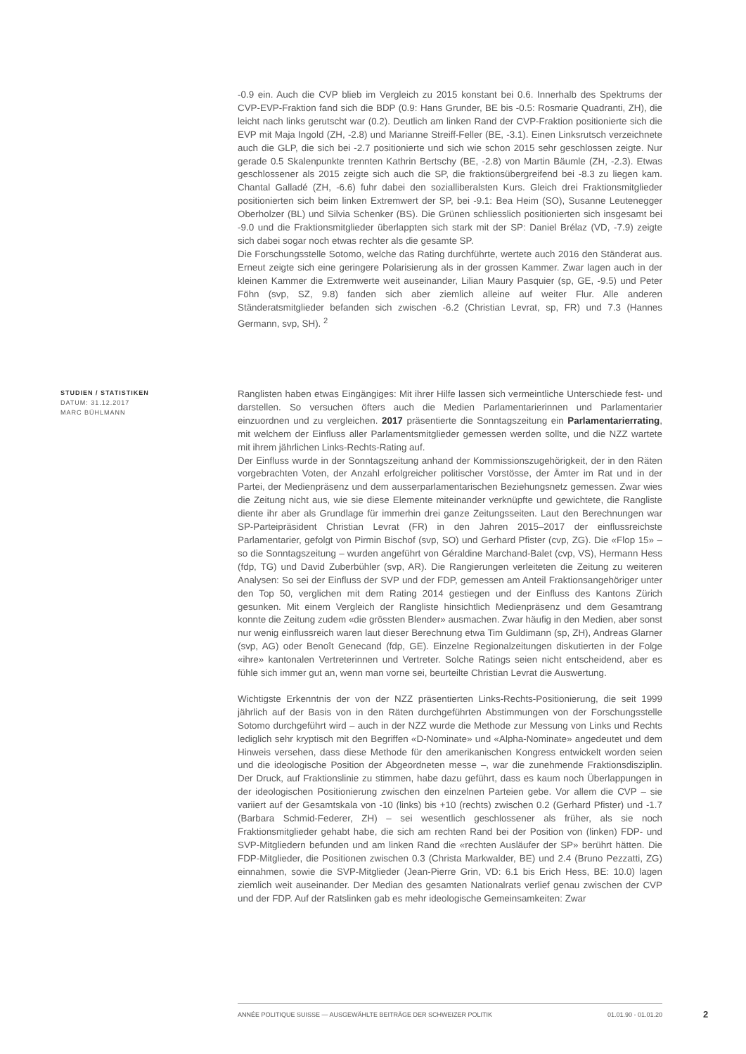-0.9 ein. Auch die CVP blieb im Vergleich zu 2015 konstant bei 0.6. Innerhalb des Spektrums der CVP-EVP-Fraktion fand sich die BDP (0.9: Hans Grunder, BE bis -0.5: Rosmarie Quadranti, ZH), die leicht nach links gerutscht war (0.2). Deutlich am linken Rand der CVP-Fraktion positionierte sich die EVP mit Maja Ingold (ZH, -2.8) und Marianne Streiff-Feller (BE, -3.1). Einen Linksrutsch verzeichnete auch die GLP, die sich bei -2.7 positionierte und sich wie schon 2015 sehr geschlossen zeigte. Nur gerade 0.5 Skalenpunkte trennten Kathrin Bertschy (BE, -2.8) von Martin Bäumle (ZH, -2.3). Etwas geschlossener als 2015 zeigte sich auch die SP, die fraktionsübergreifend bei -8.3 zu liegen kam. Chantal Galladé (ZH, -6.6) fuhr dabei den sozialliberalsten Kurs. Gleich drei Fraktionsmitglieder positionierten sich beim linken Extremwert der SP, bei -9.1: Bea Heim (SO), Susanne Leutenegger Oberholzer (BL) und Silvia Schenker (BS). Die Grünen schliesslich positionierten sich insgesamt bei -9.0 und die Fraktionsmitglieder überlappten sich stark mit der SP: Daniel Brélaz (VD, -7.9) zeigte sich dabei sogar noch etwas rechter als die gesamte SP.
Die Forschungsstelle Sotomo, welche das Rating durchführte, wertete auch 2016 den Ständerat aus. Erneut zeigte sich eine geringere Polarisierung als in der grossen Kammer. Zwar lagen auch in der kleinen Kammer die Extremwerte weit auseinander, Lilian Maury Pasquier (sp, GE, -9.5) und Peter Föhn (svp, SZ, 9.8) fanden sich aber ziemlich alleine auf weiter Flur. Alle anderen Ständeratsmitglieder befanden sich zwischen -6.2 (Christian Levrat, sp, FR) und 7.3 (Hannes Germann, svp, SH). <sup>2</sup>
STUDIEN / STATISTIKEN
DATUM: 31.12.2017
MARC BÜHLMANN
Ranglisten haben etwas Eingängiges: Mit ihrer Hilfe lassen sich vermeintliche Unterschiede fest- und darstellen. So versuchen öfters auch die Medien Parlamentarierinnen und Parlamentarier einzuordnen und zu vergleichen. 2017 präsentierte die Sonntagszeitung ein Parlamentarierrating, mit welchem der Einfluss aller Parlamentsmitglieder gemessen werden sollte, und die NZZ wartete mit ihrem jährlichen Links-Rechts-Rating auf.
Der Einfluss wurde in der Sonntagszeitung anhand der Kommissionszugehörigkeit, der in den Räten vorgebrachten Voten, der Anzahl erfolgreicher politischer Vorstösse, der Ämter im Rat und in der Partei, der Medienpräsenz und dem ausserparlamentarischen Beziehungsnetz gemessen. Zwar wies die Zeitung nicht aus, wie sie diese Elemente miteinander verknüpfte und gewichtete, die Rangliste diente ihr aber als Grundlage für immerhin drei ganze Zeitungsseiten. Laut den Berechnungen war SP-Parteipräsident Christian Levrat (FR) in den Jahren 2015–2017 der einflussreichste Parlamentarier, gefolgt von Pirmin Bischof (svp, SO) und Gerhard Pfister (cvp, ZG). Die «Flop 15» – so die Sonntagszeitung – wurden angeführt von Géraldine Marchand-Balet (cvp, VS), Hermann Hess (fdp, TG) und David Zuberbühler (svp, AR). Die Rangierungen verleiteten die Zeitung zu weiteren Analysen: So sei der Einfluss der SVP und der FDP, gemessen am Anteil Fraktionsangehöriger unter den Top 50, verglichen mit dem Rating 2014 gestiegen und der Einfluss des Kantons Zürich gesunken. Mit einem Vergleich der Rangliste hinsichtlich Medienpräsenz und dem Gesamtrang konnte die Zeitung zudem «die grössten Blender» ausmachen. Zwar häufig in den Medien, aber sonst nur wenig einflussreich waren laut dieser Berechnung etwa Tim Guldimann (sp, ZH), Andreas Glarner (svp, AG) oder Benoît Genecand (fdp, GE). Einzelne Regionalzeitungen diskutierten in der Folge «ihre» kantonalen Vertreterinnen und Vertreter. Solche Ratings seien nicht entscheidend, aber es fühle sich immer gut an, wenn man vorne sei, beurteilte Christian Levrat die Auswertung.
Wichtigste Erkenntnis der von der NZZ präsentierten Links-Rechts-Positionierung, die seit 1999 jährlich auf der Basis von in den Räten durchgeführten Abstimmungen von der Forschungsstelle Sotomo durchgeführt wird – auch in der NZZ wurde die Methode zur Messung von Links und Rechts lediglich sehr kryptisch mit den Begriffen «D-Nominate» und «Alpha-Nominate» angedeutet und dem Hinweis versehen, dass diese Methode für den amerikanischen Kongress entwickelt worden seien und die ideologische Position der Abgeordneten messe –, war die zunehmende Fraktionsdisziplin. Der Druck, auf Fraktionslinie zu stimmen, habe dazu geführt, dass es kaum noch Überlappungen in der ideologischen Positionierung zwischen den einzelnen Parteien gebe. Vor allem die CVP – sie variiert auf der Gesamtskala von -10 (links) bis +10 (rechts) zwischen 0.2 (Gerhard Pfister) und -1.7 (Barbara Schmid-Federer, ZH) – sei wesentlich geschlossener als früher, als sie noch Fraktionsmitglieder gehabt habe, die sich am rechten Rand bei der Position von (linken) FDP- und SVP-Mitgliedern befunden und am linken Rand die «rechten Ausläufer der SP» berührt hätten. Die FDP-Mitglieder, die Positionen zwischen 0.3 (Christa Markwalder, BE) und 2.4 (Bruno Pezzatti, ZG) einnahmen, sowie die SVP-Mitglieder (Jean-Pierre Grin, VD: 6.1 bis Erich Hess, BE: 10.0) lagen ziemlich weit auseinander. Der Median des gesamten Nationalrats verlief genau zwischen der CVP und der FDP. Auf der Ratslinken gab es mehr ideologische Gemeinsamkeiten: Zwar
ANNÉE POLITIQUE SUISSE — AUSGEWÄHLTE BEITRÄGE DER SCHWEIZER POLITIK 01.01.90 - 01.01.20
2